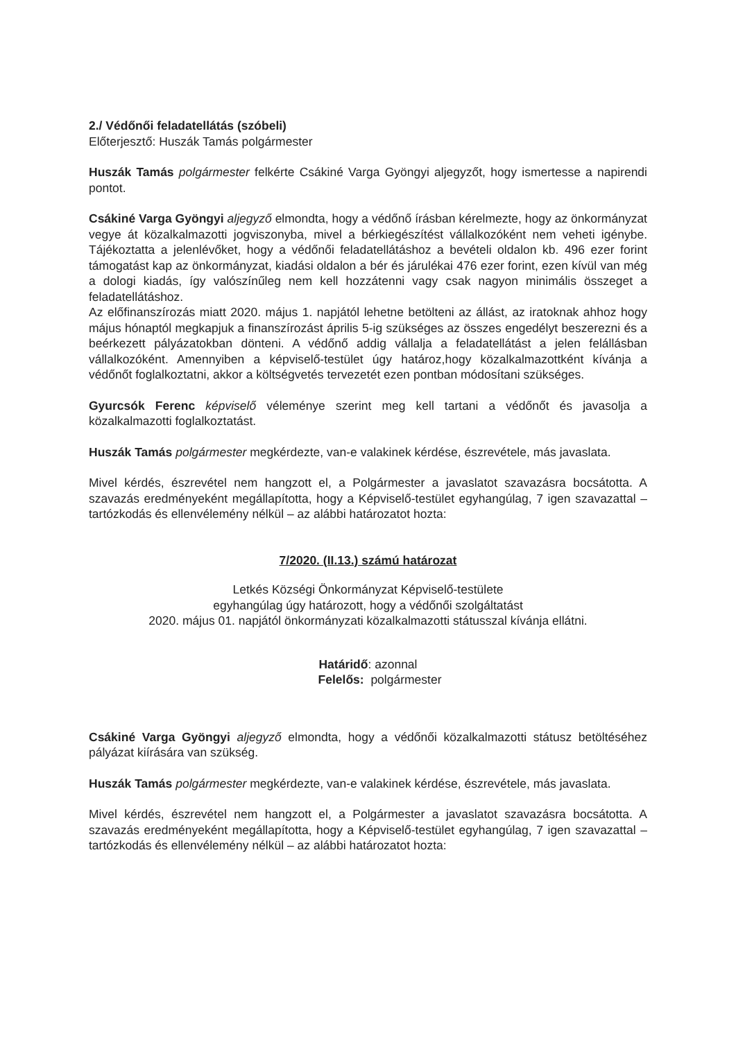2./ Védőnői feladatellátás (szóbeli)
Előterjesztő: Huszák Tamás polgármester
Huszák Tamás polgármester felkérte Csákiné Varga Gyöngyi aljegyzőt, hogy ismertesse a napirendi pontot.
Csákiné Varga Gyöngyi aljegyző elmondta, hogy a védőnő írásban kérelmezte, hogy az önkormányzat vegye át közalkalmazotti jogviszonyba, mivel a bérkiegészítést vállalkozóként nem veheti igénybe. Tájékoztatta a jelenlévőket, hogy a védőnői feladatellátáshoz a bevételi oldalon kb. 496 ezer forint támogatást kap az önkormányzat, kiadási oldalon a bér és járulékai 476 ezer forint, ezen kívül van még a dologi kiadás, így valószínűleg nem kell hozzátenni vagy csak nagyon minimális összeget a feladatellátáshoz.
Az előfinanszírozás miatt 2020. május 1. napjától lehetne betölteni az állást, az iratoknak ahhoz hogy május hónaptól megkapjuk a finanszírozást április 5-ig szükséges az összes engedélyt beszerezni és a beérkezett pályázatokban dönteni. A védőnő addig vállalja a feladatellátást a jelen felállásban vállalkozóként. Amennyiben a képviselő-testület úgy határoz,hogy közalkalmazottként kívánja a védőnőt foglalkoztatni, akkor a költségvetés tervezetét ezen pontban módosítani szükséges.
Gyurcsók Ferenc képviselő véleménye szerint meg kell tartani a védőnőt és javasolja a közalkalmazotti foglalkoztatást.
Huszák Tamás polgármester megkérdezte, van-e valakinek kérdése, észrevétele, más javaslata.
Mivel kérdés, észrevétel nem hangzott el, a Polgármester a javaslatot szavazásra bocsátotta. A szavazás eredményeként megállapította, hogy a Képviselő-testület egyhangúlag, 7 igen szavazattal – tartózkodás és ellenvélemény nélkül – az alábbi határozatot hozta:
7/2020. (II.13.) számú határozat
Letkés Községi Önkormányzat Képviselő-testülete
egyhangúlag úgy határozott, hogy a védőnői szolgáltatást
2020. május 01. napjától önkormányzati közalkalmazotti státusszal kívánja ellátni.
Határidő: azonnal
Felelős: polgármester
Csákiné Varga Gyöngyi aljegyző elmondta, hogy a védőnői közalkalmazotti státusz betöltéséhez pályázat kiírására van szükség.
Huszák Tamás polgármester megkérdezte, van-e valakinek kérdése, észrevétele, más javaslata.
Mivel kérdés, észrevétel nem hangzott el, a Polgármester a javaslatot szavazásra bocsátotta. A szavazás eredményeként megállapította, hogy a Képviselő-testület egyhangúlag, 7 igen szavazattal – tartózkodás és ellenvélemény nélkül – az alábbi határozatot hozta: